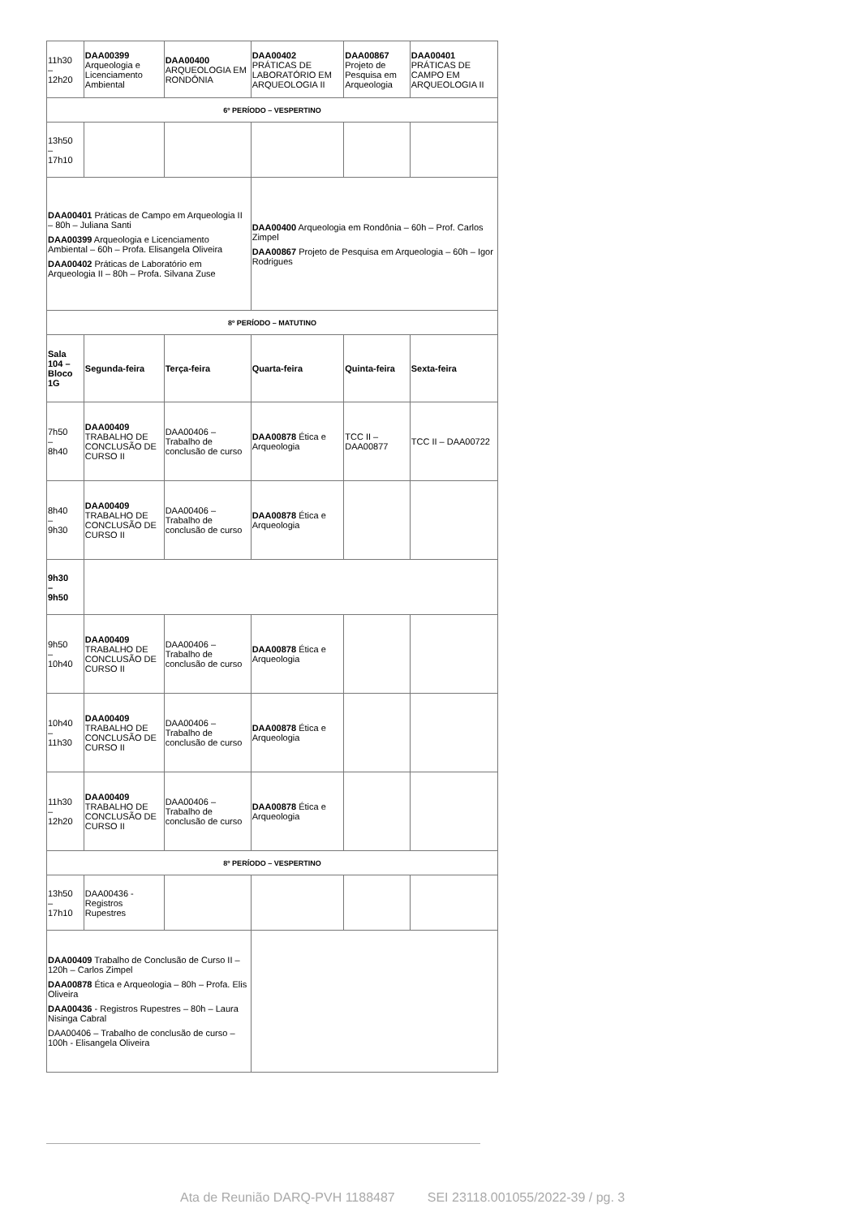| 11h30 – 12h20 | DAA00399 Arqueologia e Licenciamento Ambiental | DAA00400 ARQUEOLOGIA EM RONDÔNIA | DAA00402 PRÁTICAS DE LABORATÓRIO EM ARQUEOLOGIA II | | DAA00867 Projeto de Pesquisa em Arqueologia | DAA00401 PRÁTICAS DE CAMPO EM ARQUEOLOGIA II |
| 6º PERÍODO – VESPERTINO | | | | | | |
| 13h50 – 17h10 | | | | | | |
| DAA00401 Práticas de Campo em Arqueologia II – 80h – Juliana Santi DAA00399 Arqueologia e Licenciamento Ambiental – 60h – Profa. Elisangela Oliveira DAA00402 Práticas de Laboratório em Arqueologia II – 80h – Profa. Silvana Zuse | | | DAA00400 Arqueologia em Rondônia – 60h – Prof. Carlos Zimpel DAA00867 Projeto de Pesquisa em Arqueologia – 60h – Igor Rodrigues | | | |
| 8º PERÍODO – MATUTINO | | | | | | |
| Sala 104 – Bloco 1G | Segunda-feira | Terça-feira | | Quarta-feira | Quinta-feira | Sexta-feira |
| 7h50 – 8h40 | DAA00409 TRABALHO DE CONCLUSÃO DE CURSO II | DAA00406 – Trabalho de conclusão de curso | | DAA00878 Ética e Arqueologia | TCC II – DAA00877 | TCC II – DAA00722 |
| 8h40 – 9h30 | DAA00409 TRABALHO DE CONCLUSÃO DE CURSO II | DAA00406 – Trabalho de conclusão de curso | | DAA00878 Ética e Arqueologia | | |
| 9h30 – 9h50 | | | | | | |
| 9h50 – 10h40 | DAA00409 TRABALHO DE CONCLUSÃO DE CURSO II | DAA00406 – Trabalho de conclusão de curso | | DAA00878 Ética e Arqueologia | | |
| 10h40 – 11h30 | DAA00409 TRABALHO DE CONCLUSÃO DE CURSO II | DAA00406 – Trabalho de conclusão de curso | | DAA00878 Ética e Arqueologia | | |
| 11h30 – 12h20 | DAA00409 TRABALHO DE CONCLUSÃO DE CURSO II | DAA00406 – Trabalho de conclusão de curso | | DAA00878 Ética e Arqueologia | | |
| 8º PERÍODO – VESPERTINO | | | | | | |
| 13h50 – 17h10 | DAA00436 - Registros Rupestres | | | | | |
| DAA00409 Trabalho de Conclusão de Curso II – 120h – Carlos Zimpel DAA00878 Ética e Arqueologia – 80h – Profa. Elis Oliveira DAA00436 - Registros Rupestres – 80h – Laura Nisinga Cabral DAA00406 – Trabalho de conclusão de curso – 100h - Elisangela Oliveira | | | | | | |
Ata de Reunião DARQ-PVH 1188487 SEI 23118.001055/2022-39 / pg. 3